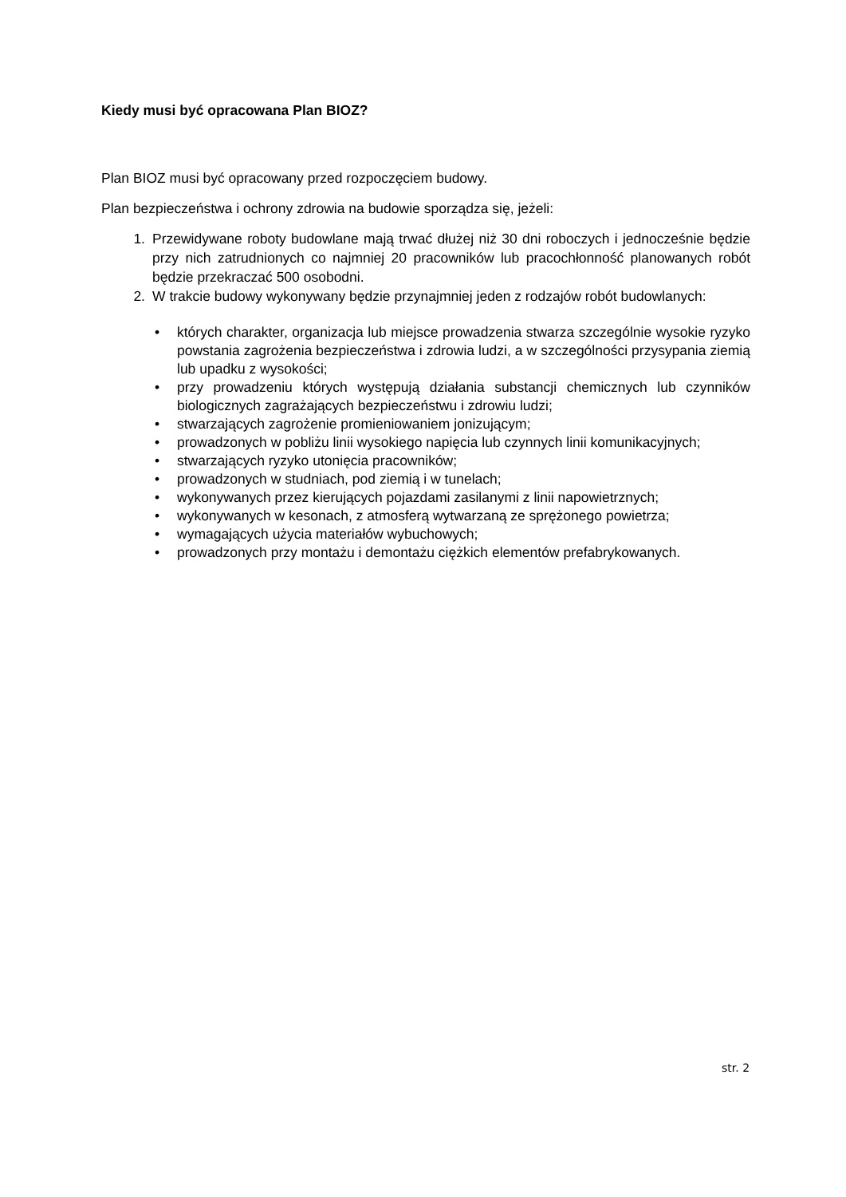Kiedy musi być opracowana Plan BIOZ?
Plan BIOZ musi być opracowany przed rozpoczęciem budowy.
Plan bezpieczeństwa i ochrony zdrowia na budowie sporządza się, jeżeli:
1. Przewidywane roboty budowlane mają trwać dłużej niż 30 dni roboczych i jednocześnie będzie przy nich zatrudnionych co najmniej 20 pracowników lub pracochłonność planowanych robót będzie przekraczać 500 osobodni.
2. W trakcie budowy wykonywany będzie przynajmniej jeden z rodzajów robót budowlanych:
• których charakter, organizacja lub miejsce prowadzenia stwarza szczególnie wysokie ryzyko powstania zagrożenia bezpieczeństwa i zdrowia ludzi, a w szczególności przysypania ziemią lub upadku z wysokości;
• przy prowadzeniu których występują działania substancji chemicznych lub czynników biologicznych zagrażających bezpieczeństwu i zdrowiu ludzi;
• stwarzających zagrożenie promieniowaniem jonizującym;
• prowadzonych w pobliżu linii wysokiego napięcia lub czynnych linii komunikacyjnych;
• stwarzających ryzyko utonięcia pracowników;
• prowadzonych w studniach, pod ziemią i w tunelach;
• wykonywanych przez kierujących pojazdami zasilanymi z linii napowietrznych;
• wykonywanych w kesonach, z atmosferą wytwarzaną ze sprężonego powietrza;
• wymagających użycia materiałów wybuchowych;
• prowadzonych przy montażu i demontażu ciężkich elementów prefabrykowanych.
str. 2